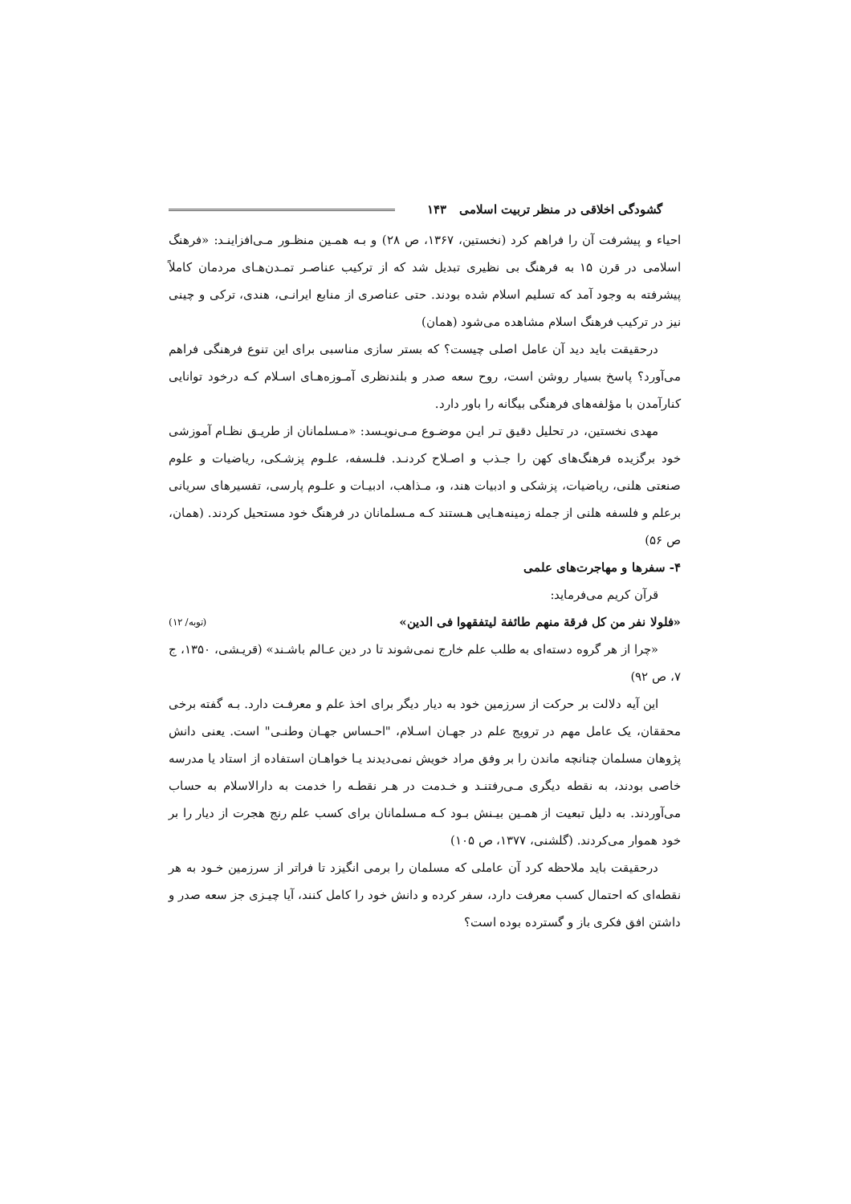گشودگی اخلاقی در منظر تربیت اسلامی ۱۴۳
احیاء و پیشرفت آن را فراهم کرد (نخستین، ۱۳۶۷، ص ۲۸) و بـه همـین منظـور مـی‌افزاینـد: «فرهنگ اسلامی در قرن ۱۵ به فرهنگ بی نظیری تبدیل شد که از ترکیب عناصـر تمـدن‌هـای مردمان کاملاً پیشرفته به وجود آمد که تسلیم اسلام شده بودند. حتی عناصری از منابع ایرانـی، هندی، ترکی و چینی نیز در ترکیب فرهنگ اسلام مشاهده می‌شود (همان)
درحقیقت باید دید آن عامل اصلی چیست؟ که بستر سازی مناسبی برای این تنوع فرهنگی فراهم می‌آورد؟ پاسخ بسیار روشن است، روح سعه صدر و بلندنظری آمـوزه‌هـای اسـلام کـه درخود توانایی کنارآمدن با مؤلفه‌های فرهنگی بیگانه را باور دارد.
مهدی نخستین، در تحلیل دقیق تـر ایـن موضـوع مـی‌نویـسد: «مـسلمانان از طریـق نظـام آموزشی خود برگزیده فرهنگ‌های کهن را جـذب و اصـلاح کردنـد. فلـسفه، علـوم پزشـکی، ریاضیات و علوم صنعتی هلنی، ریاضیات، پزشکی و ادبیات هند، و، مـذاهب، ادبیـات و علـوم پارسی، تفسیرهای سریانی برعلم و فلسفه هلنی از جمله زمینه‌هـایی هـستند کـه مـسلمانان در فرهنگ خود مستحیل کردند. (همان، ص ۵۶)
۴- سفرها و مهاجرت‌های علمی
قرآن کریم می‌فرماید:
«فلولا نفر من کل فرقة منهم طائفة لیتفقهوا فی الدین» (توبه/ ۱۲)
«چرا از هر گروه دسته‌ای به طلب علم خارج نمی‌شوند تا در دین عـالم باشـند» (قریـشی، ۱۳۵۰، ج ۷، ص ۹۲)
این آیه دلالت بر حرکت از سرزمین خود به دیار دیگر برای اخذ علم و معرفـت دارد. بـه گفته برخی محققان، یک عامل مهم در ترویج علم در جهـان اسـلام، "احـساس جهـان وطنـی" است. یعنی دانش پژوهان مسلمان چنانچه ماندن را بر وفق مراد خویش نمی‌دیدند یـا خواهـان استفاده از استاد یا مدرسه خاصی بودند، به نقطه دیگری مـی‌رفتنـد و خـدمت در هـر نقطـه را خدمت به دارالاسلام به حساب می‌آوردند. به دلیل تبعیت از همـین بیـنش بـود کـه مـسلمانان برای کسب علم رنج هجرت از دیار را بر خود هموار می‌کردند. (گلشنی، ۱۳۷۷، ص ۱۰۵)
درحقیقت باید ملاحظه کرد آن عاملی که مسلمان را برمی انگیزد تا فراتر از سرزمین خـود به هر نقطه‌ای که احتمال کسب معرفت دارد، سفر کرده و دانش خود را کامل کنند، آیا چیـزی جز سعه صدر و داشتن افق فکری باز و گسترده بوده است؟